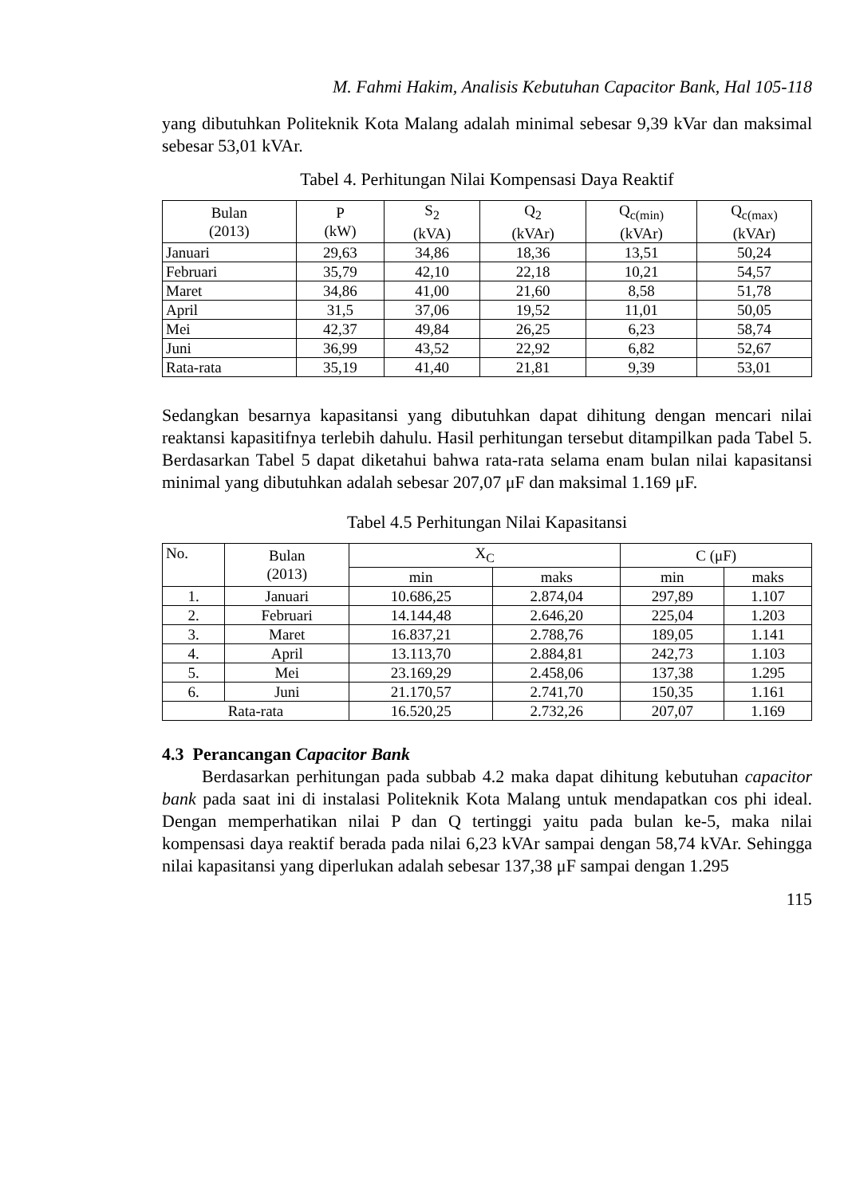M. Fahmi Hakim, Analisis Kebutuhan Capacitor Bank, Hal 105-118
yang dibutuhkan Politeknik Kota Malang adalah minimal sebesar 9,39 kVar dan maksimal sebesar 53,01 kVAr.
Tabel 4. Perhitungan Nilai Kompensasi Daya Reaktif
| Bulan (2013) | P (kW) | S<sub>2</sub> (kVA) | Q<sub>2</sub> (kVAr) | Q<sub>c(min)</sub> (kVAr) | Q<sub>c(max)</sub> (kVAr) |
| --- | --- | --- | --- | --- | --- |
| Januari | 29,63 | 34,86 | 18,36 | 13,51 | 50,24 |
| Februari | 35,79 | 42,10 | 22,18 | 10,21 | 54,57 |
| Maret | 34,86 | 41,00 | 21,60 | 8,58 | 51,78 |
| April | 31,5 | 37,06 | 19,52 | 11,01 | 50,05 |
| Mei | 42,37 | 49,84 | 26,25 | 6,23 | 58,74 |
| Juni | 36,99 | 43,52 | 22,92 | 6,82 | 52,67 |
| Rata-rata | 35,19 | 41,40 | 21,81 | 9,39 | 53,01 |
Sedangkan besarnya kapasitansi yang dibutuhkan dapat dihitung dengan mencari nilai reaktansi kapasitifnya terlebih dahulu. Hasil perhitungan tersebut ditampilkan pada Tabel 5. Berdasarkan Tabel 5 dapat diketahui bahwa rata-rata selama enam bulan nilai kapasitansi minimal yang dibutuhkan adalah sebesar 207,07 μF dan maksimal 1.169 μF.
Tabel 4.5 Perhitungan Nilai Kapasitansi
| No. | Bulan (2013) | X<sub>C</sub> | | C (μF) | |
| --- | --- | --- | --- | --- | --- |
| | | min | maks | min | maks |
| 1. | Januari | 10.686,25 | 2.874,04 | 297,89 | 1.107 |
| 2. | Februari | 14.144,48 | 2.646,20 | 225,04 | 1.203 |
| 3. | Maret | 16.837,21 | 2.788,76 | 189,05 | 1.141 |
| 4. | April | 13.113,70 | 2.884,81 | 242,73 | 1.103 |
| 5. | Mei | 23.169,29 | 2.458,06 | 137,38 | 1.295 |
| 6. | Juni | 21.170,57 | 2.741,70 | 150,35 | 1.161 |
| Rata-rata | | 16.520,25 | 2.732,26 | 207,07 | 1.169 |
4.3 Perancangan Capacitor Bank
Berdasarkan perhitungan pada subbab 4.2 maka dapat dihitung kebutuhan capacitor bank pada saat ini di instalasi Politeknik Kota Malang untuk mendapatkan cos phi ideal. Dengan memperhatikan nilai P dan Q tertinggi yaitu pada bulan ke-5, maka nilai kompensasi daya reaktif berada pada nilai 6,23 kVAr sampai dengan 58,74 kVAr. Sehingga nilai kapasitansi yang diperlukan adalah sebesar 137,38 μF sampai dengan 1.295
115